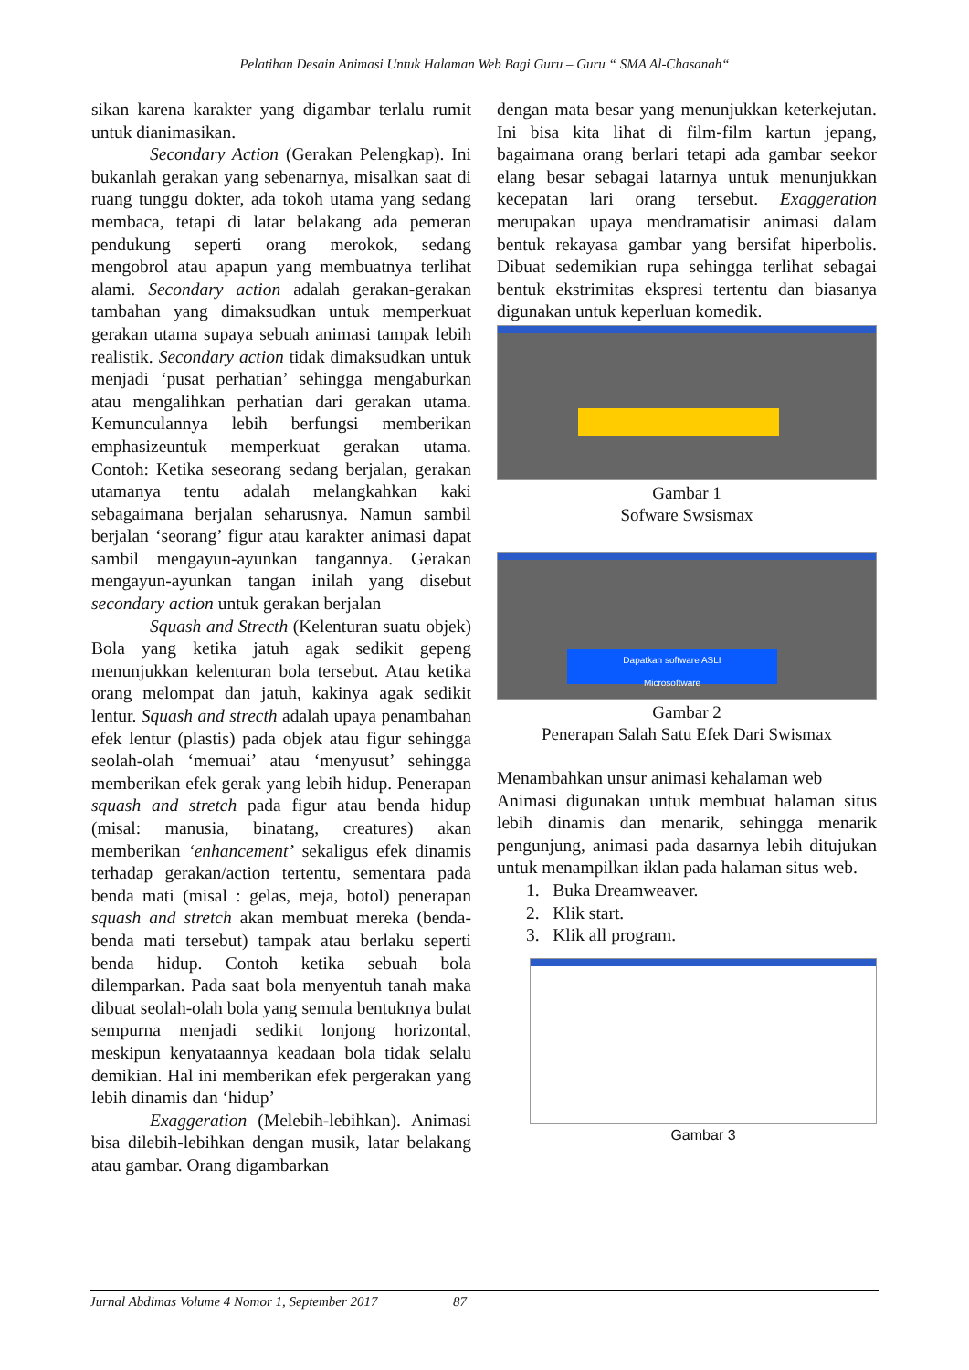Pelatihan Desain Animasi Untuk Halaman Web Bagi Guru – Guru “ SMA Al-Chasanah“
sikan karena karakter yang digambar terlalu rumit untuk dianimasikan.
Secondary Action (Gerakan Pelengkap). Ini bukanlah gerakan yang sebenarnya, misalkan saat di ruang tunggu dokter, ada tokoh utama yang sedang membaca, tetapi di latar belakang ada pemeran pendukung seperti orang merokok, sedang mengobrol atau apapun yang membuatnya terlihat alami. Secondary action adalah gerakan-gerakan tambahan yang dimaksudkan untuk memperkuat gerakan utama supaya sebuah animasi tampak lebih realistik. Secondary action tidak dimaksudkan untuk menjadi ‘pusat perhatian’ sehingga mengaburkan atau mengalihkan perhatian dari gerakan utama. Kemunculannya lebih berfungsi memberikan emphasizeuntuk memperkuat gerakan utama. Contoh: Ketika seseorang sedang berjalan, gerakan utamanya tentu adalah melangkahkan kaki sebagaimana berjalan seharusnya. Namun sambil berjalan ‘seorang’ figur atau karakter animasi dapat sambil mengayun-ayunkan tangannya. Gerakan mengayun-ayunkan tangan inilah yang disebut secondary action untuk gerakan berjalan
Squash and Strecth (Kelenturan suatu objek) Bola yang ketika jatuh agak sedikit gepeng menunjukkan kelenturan bola tersebut. Atau ketika orang melompat dan jatuh, kakinya agak sedikit lentur. Squash and strecth adalah upaya penambahan efek lentur (plastis) pada objek atau figur sehingga seolah-olah ‘memuai’ atau ‘menyusut’ sehingga memberikan efek gerak yang lebih hidup. Penerapan squash and stretch pada figur atau benda hidup (misal: manusia, binatang, creatures) akan memberikan ‘enhancement’ sekaligus efek dinamis terhadap gerakan/action tertentu, sementara pada benda mati (misal : gelas, meja, botol) penerapan squash and stretch akan membuat mereka (benda-benda mati tersebut) tampak atau berlaku seperti benda hidup. Contoh ketika sebuah bola dilemparkan. Pada saat bola menyentuh tanah maka dibuat seolah-olah bola yang semula bentuknya bulat sempurna menjadi sedikit lonjong horizontal, meskipun kenyataannya keadaan bola tidak selalu demikian. Hal ini memberikan efek pergerakan yang lebih dinamis dan ‘hidup’
Exaggeration (Melebih-lebihkan). Animasi bisa dilebih-lebihkan dengan musik, latar belakang atau gambar. Orang digambarkan
dengan mata besar yang menunjukkan keterkejutan. Ini bisa kita lihat di film-film kartun jepang, bagaimana orang berlari tetapi ada gambar seekor elang besar sebagai latarnya untuk menunjukkan kecepatan lari orang tersebut. Exaggeration merupakan upaya mendramatisir animasi dalam bentuk rekayasa gambar yang bersifat hiperbolis. Dibuat sedemikian rupa sehingga terlihat sebagai bentuk ekstrimitas ekspresi tertentu dan biasanya digunakan untuk keperluan komedik.
Gambar 1
Sofware Swsismax
Dapatkan software ASLI
Microsoftware
Gambar 2
Penerapan Salah Satu Efek Dari Swismax
Menambahkan unsur animasi kehalaman web
Animasi digunakan untuk membuat halaman situs lebih dinamis dan menarik, sehingga menarik pengunjung, animasi pada dasarnya lebih ditujukan untuk menampilkan iklan pada halaman situs web.
1. Buka Dreamweaver.
2. Klik start.
3. Klik all program.
Gambar 3
Jurnal Abdimas Volume 4 Nomor 1, September 2017 87